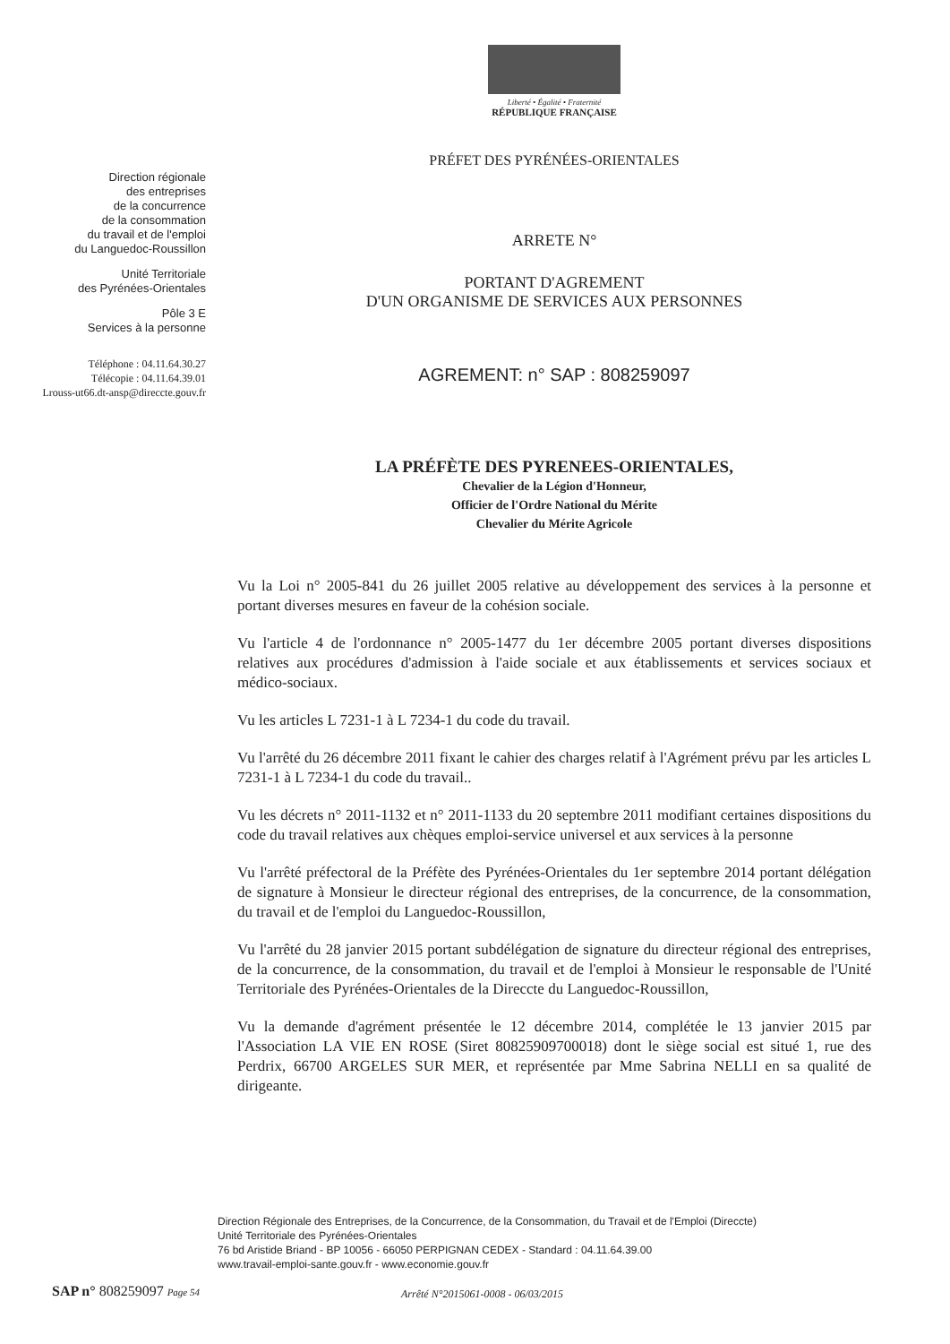Liberté • Égalité • Fraternité
RÉPUBLIQUE FRANÇAISE
Direction régionale
des entreprises
de la concurrence
de la consommation
du travail et de l'emploi
du Languedoc-Roussillon
Unité Territoriale
des Pyrénées-Orientales
Pôle 3 E
Services à la personne
Téléphone : 04.11.64.30.27
Télécopie : 04.11.64.39.01
Lrouss-ut66.dt-ansp@direccte.gouv.fr
PRÉFET DES PYRÉNÉES-ORIENTALES
ARRETE N°
PORTANT D'AGREMENT
D'UN ORGANISME DE SERVICES AUX PERSONNES
AGREMENT: n° SAP : 808259097
LA PRÉFÈTE DES PYRENEES-ORIENTALES,
Chevalier de la Légion d'Honneur,
Officier de l'Ordre National du Mérite
Chevalier du Mérite Agricole
Vu la Loi n° 2005-841 du 26 juillet 2005 relative au développement des services à la personne et portant diverses mesures en faveur de la cohésion sociale.
Vu l'article 4 de l'ordonnance n° 2005-1477 du 1er décembre 2005 portant diverses dispositions relatives aux procédures d'admission à l'aide sociale et aux établissements et services sociaux et médico-sociaux.
Vu les articles L 7231-1 à L 7234-1 du code du travail.
Vu l'arrêté du 26 décembre 2011 fixant le cahier des charges relatif à l'Agrément prévu par les articles L 7231-1 à L 7234-1 du code du travail..
Vu les décrets n° 2011-1132 et n° 2011-1133 du 20 septembre 2011 modifiant certaines dispositions du code du travail relatives aux chèques emploi-service universel et aux services à la personne
Vu l'arrêté préfectoral de la Préfète des Pyrénées-Orientales du 1er septembre 2014 portant délégation de signature à Monsieur le directeur régional des entreprises, de la concurrence, de la consommation, du travail et de l'emploi du Languedoc-Roussillon,
Vu l'arrêté du 28 janvier 2015 portant subdélégation de signature du directeur régional des entreprises, de la concurrence, de la consommation, du travail et de l'emploi à Monsieur le responsable de l'Unité Territoriale des Pyrénées-Orientales de la Direccte du Languedoc-Roussillon,
Vu la demande d'agrément présentée le 12 décembre 2014, complétée le 13 janvier 2015 par l'Association LA VIE EN ROSE (Siret 80825909700018) dont le siège social est situé 1, rue des Perdrix, 66700 ARGELES SUR MER, et représentée par Mme Sabrina NELLI en sa qualité de dirigeante.
Direction Régionale des Entreprises, de la Concurrence, de la Consommation, du Travail et de l'Emploi (Direccte)
Unité Territoriale des Pyrénées-Orientales
76 bd Aristide Briand - BP 10056 - 66050 PERPIGNAN CEDEX - Standard : 04.11.64.39.00
www.travail-emploi-sante.gouv.fr - www.economie.gouv.fr
SAP n° 808259097 Page 54
Arrêté N°2015061-0008 - 06/03/2015